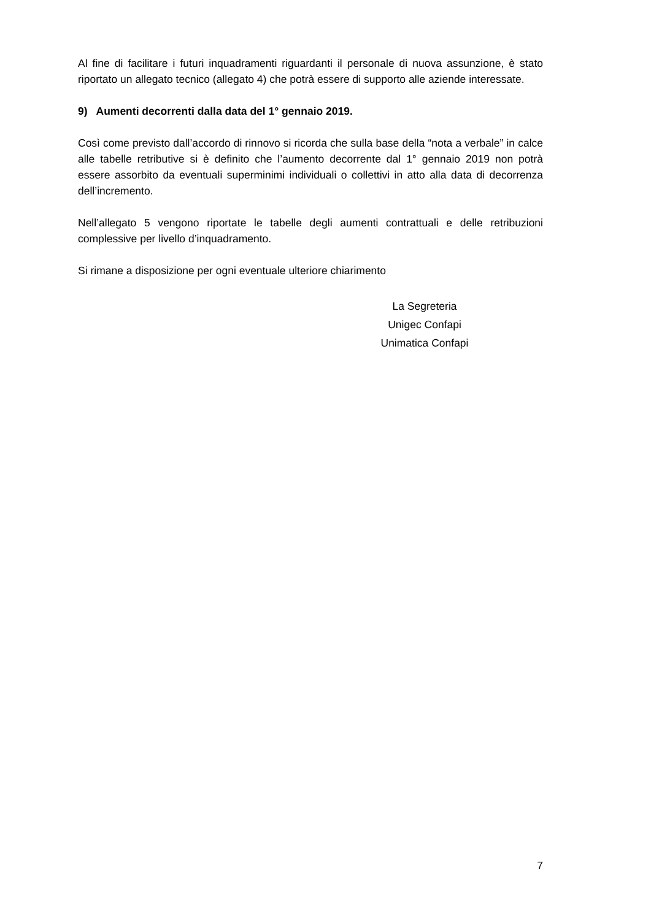Al fine di facilitare i futuri inquadramenti riguardanti il personale di nuova assunzione, è stato riportato un allegato tecnico (allegato 4) che potrà essere di supporto alle aziende interessate.
9) Aumenti decorrenti dalla data del 1° gennaio 2019.
Così come previsto dall’accordo di rinnovo si ricorda che sulla base della “nota a verbale” in calce alle tabelle retributive si è definito che l’aumento decorrente dal 1° gennaio 2019 non potrà essere assorbito da eventuali superminimi individuali o collettivi in atto alla data di decorrenza dell’incremento.
Nell’allegato 5 vengono riportate le tabelle degli aumenti contrattuali e delle retribuzioni complessive per livello d’inquadramento.
Si rimane a disposizione per ogni eventuale ulteriore chiarimento
La Segreteria
Unigec Confapi
Unimatica Confapi
7